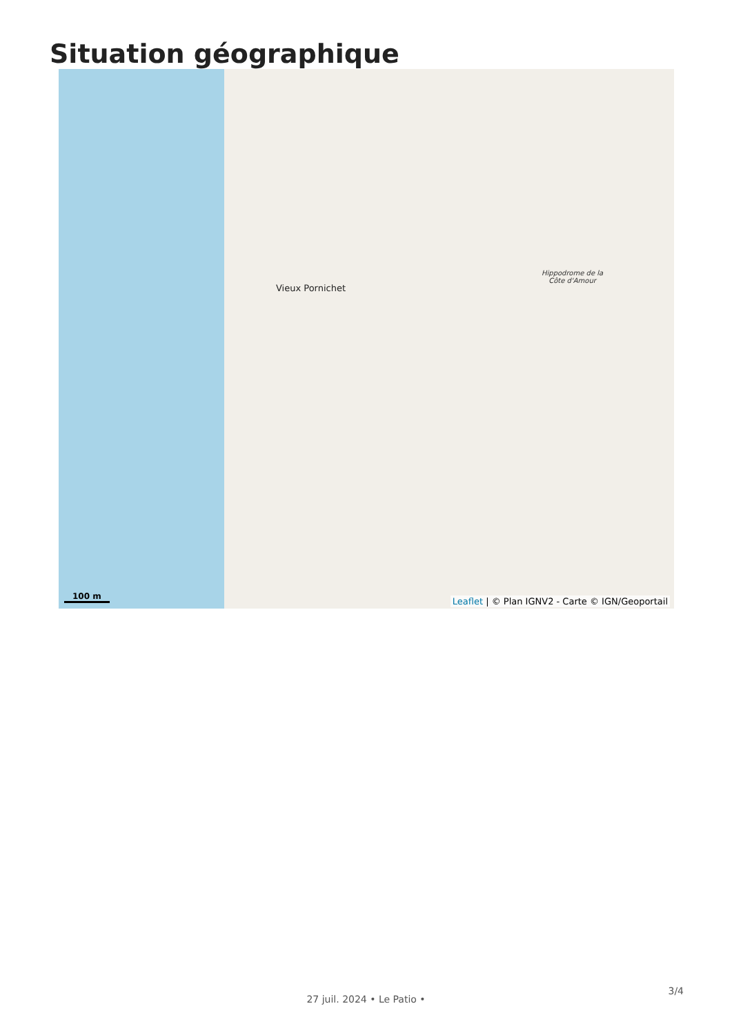Situation géographique
Vieux Pornichet
Hippodrome de la
Côte d'Amour
100 m
Leaflet | © Plan IGNV2 - Carte © IGN/Geoportail
3/4
27 juil. 2024 • Le Patio •